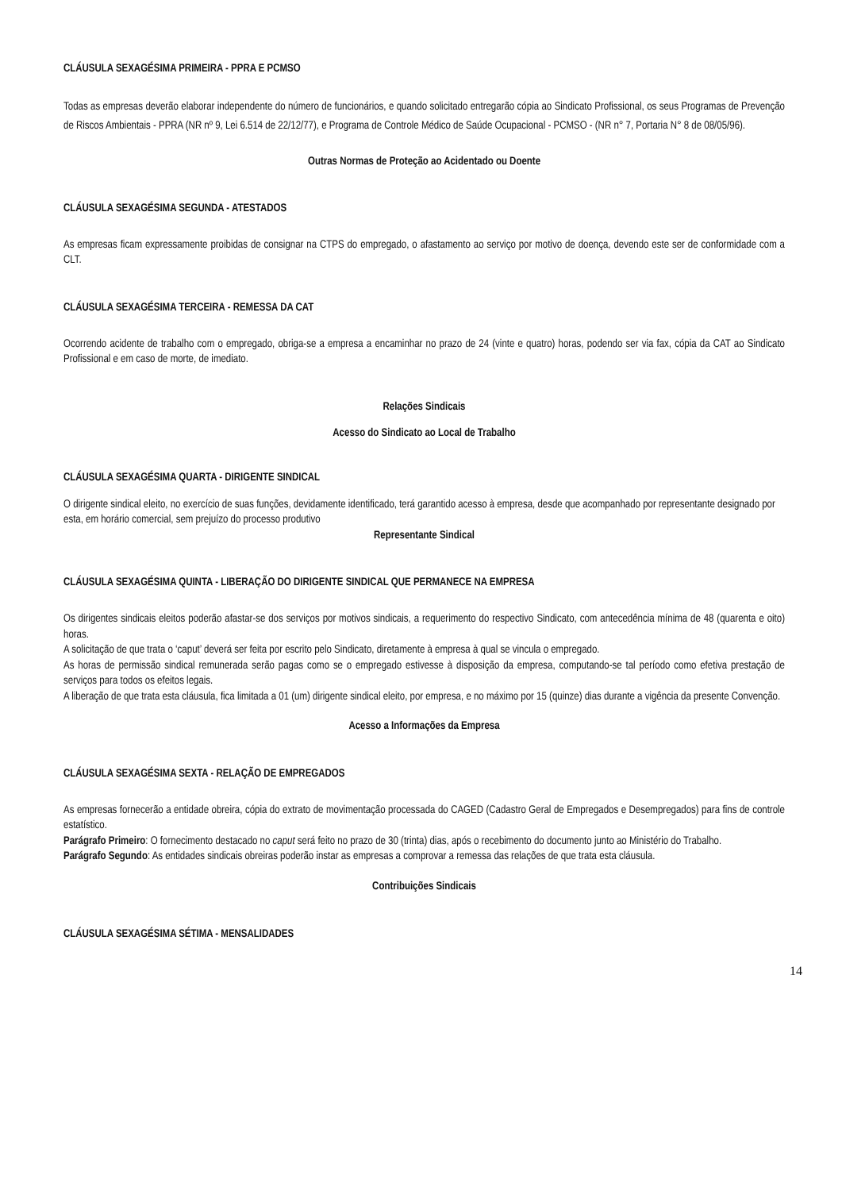CLÁUSULA SEXAGÉSIMA PRIMEIRA - PPRA E PCMSO
Todas as empresas deverão elaborar independente do número de funcionários, e quando solicitado entregarão cópia ao Sindicato Profissional, os seus Programas de Prevenção de Riscos Ambientais - PPRA (NR nº 9, Lei 6.514 de 22/12/77), e Programa de Controle Médico de Saúde Ocupacional - PCMSO - (NR n° 7, Portaria N° 8 de 08/05/96).
Outras Normas de Proteção ao Acidentado ou Doente
CLÁUSULA SEXAGÉSIMA SEGUNDA - ATESTADOS
As empresas ficam expressamente proibidas de consignar na CTPS do empregado, o afastamento ao serviço por motivo de doença, devendo este ser de conformidade com a CLT.
CLÁUSULA SEXAGÉSIMA TERCEIRA - REMESSA DA CAT
Ocorrendo acidente de trabalho com o empregado, obriga-se a empresa a encaminhar no prazo de 24 (vinte e quatro) horas, podendo ser via fax, cópia da CAT ao Sindicato Profissional e em caso de morte, de imediato.
Relações Sindicais
Acesso do Sindicato ao Local de Trabalho
CLÁUSULA SEXAGÉSIMA QUARTA - DIRIGENTE SINDICAL
O dirigente sindical eleito, no exercício de suas funções, devidamente identificado, terá garantido acesso à empresa, desde que acompanhado por representante designado por esta, em horário comercial, sem prejuízo do processo produtivo
Representante Sindical
CLÁUSULA SEXAGÉSIMA QUINTA - LIBERAÇÃO DO DIRIGENTE SINDICAL QUE PERMANECE NA EMPRESA
Os dirigentes sindicais eleitos poderão afastar-se dos serviços por motivos sindicais, a requerimento do respectivo Sindicato, com antecedência mínima de 48 (quarenta e oito) horas.
A solicitação de que trata o ‘caput’ deverá ser feita por escrito pelo Sindicato, diretamente à empresa à qual se vincula o empregado.
As horas de permissão sindical remunerada serão pagas como se o empregado estivesse à disposição da empresa, computando-se tal período como efetiva prestação de serviços para todos os efeitos legais.
A liberação de que trata esta cláusula, fica limitada a 01 (um) dirigente sindical eleito, por empresa, e no máximo por 15 (quinze) dias durante a vigência da presente Convenção.
Acesso a Informações da Empresa
CLÁUSULA SEXAGÉSIMA SEXTA - RELAÇÃO DE EMPREGADOS
As empresas fornecerão a entidade obreira, cópia do extrato de movimentação processada do CAGED (Cadastro Geral de Empregados e Desempregados) para fins de controle estatístico.
Parágrafo Primeiro: O fornecimento destacado no caput será feito no prazo de 30 (trinta) dias, após o recebimento do documento junto ao Ministério do Trabalho.
Parágrafo Segundo: As entidades sindicais obreiras poderão instar as empresas a comprovar a remessa das relações de que trata esta cláusula.
Contribuições Sindicais
CLÁUSULA SEXAGÉSIMA SÉTIMA - MENSALIDADES
14